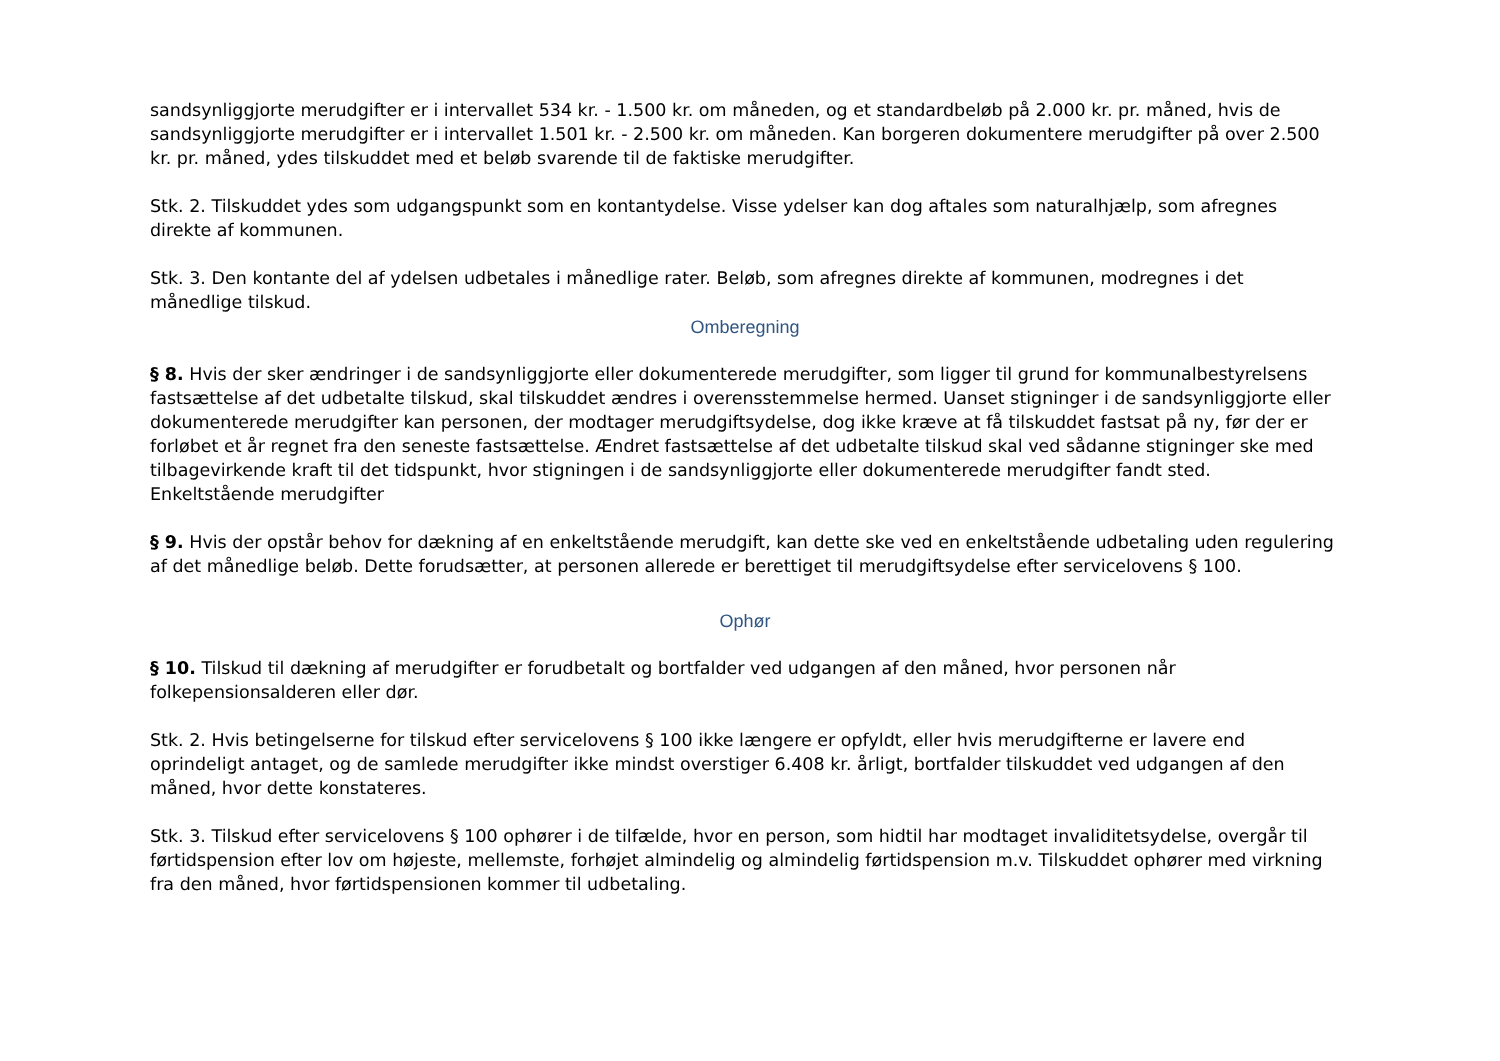sandsynliggjorte merudgifter er i intervallet 534 kr. - 1.500 kr. om måneden, og et standardbeløb på 2.000 kr. pr. måned, hvis de sandsynliggjorte merudgifter er i intervallet 1.501 kr. - 2.500 kr. om måneden. Kan borgeren dokumentere merudgifter på over 2.500 kr. pr. måned, ydes tilskuddet med et beløb svarende til de faktiske merudgifter.
Stk. 2. Tilskuddet ydes som udgangspunkt som en kontantydelse. Visse ydelser kan dog aftales som naturalhjælp, som afregnes direkte af kommunen.
Stk. 3. Den kontante del af ydelsen udbetales i månedlige rater. Beløb, som afregnes direkte af kommunen, modregnes i det månedlige tilskud.
Omberegning
§ 8. Hvis der sker ændringer i de sandsynliggjorte eller dokumenterede merudgifter, som ligger til grund for kommunalbestyrelsens fastsættelse af det udbetalte tilskud, skal tilskuddet ændres i overensstemmelse hermed. Uanset stigninger i de sandsynliggjorte eller dokumenterede merudgifter kan personen, der modtager merudgiftsydelse, dog ikke kræve at få tilskuddet fastsat på ny, før der er forløbet et år regnet fra den seneste fastsættelse. Ændret fastsættelse af det udbetalte tilskud skal ved sådanne stigninger ske med tilbagevirkende kraft til det tidspunkt, hvor stigningen i de sandsynliggjorte eller dokumenterede merudgifter fandt sted.
Enkeltstående merudgifter
§ 9. Hvis der opstår behov for dækning af en enkeltstående merudgift, kan dette ske ved en enkeltstående udbetaling uden regulering af det månedlige beløb. Dette forudsætter, at personen allerede er berettiget til merudgiftsydelse efter servicelovens § 100.
Ophør
§ 10. Tilskud til dækning af merudgifter er forudbetalt og bortfalder ved udgangen af den måned, hvor personen når folkepensionsalderen eller dør.
Stk. 2. Hvis betingelserne for tilskud efter servicelovens § 100 ikke længere er opfyldt, eller hvis merudgifterne er lavere end oprindeligt antaget, og de samlede merudgifter ikke mindst overstiger 6.408 kr. årligt, bortfalder tilskuddet ved udgangen af den måned, hvor dette konstateres.
Stk. 3. Tilskud efter servicelovens § 100 ophører i de tilfælde, hvor en person, som hidtil har modtaget invaliditetsydelse, overgår til førtidspension efter lov om højeste, mellemste, forhøjet almindelig og almindelig førtidspension m.v. Tilskuddet ophører med virkning fra den måned, hvor førtidspensionen kommer til udbetaling.